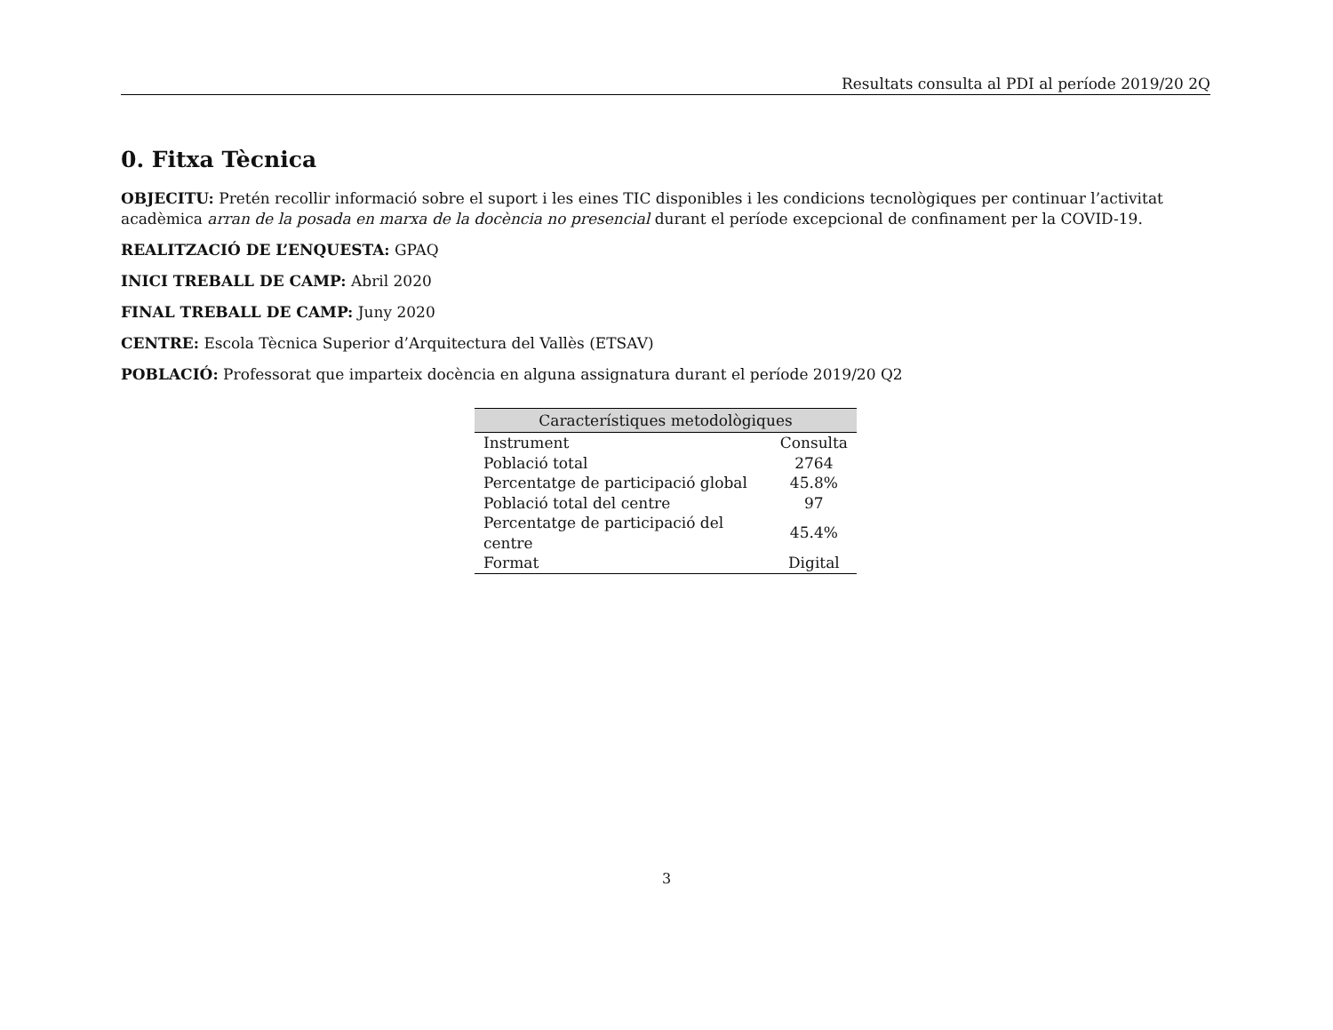Resultats consulta al PDI al període 2019/20 2Q
0. Fitxa Tècnica
OBJECITU: Pretén recollir informació sobre el suport i les eines TIC disponibles i les condicions tecnològiques per continuar l’activitat acadèmica arran de la posada en marxa de la docència no presencial durant el període excepcional de confinament per la COVID-19.
REALITZACIÓ DE L’ENQUESTA: GPAQ
INICI TREBALL DE CAMP: Abril 2020
FINAL TREBALL DE CAMP: Juny 2020
CENTRE: Escola Tècnica Superior d’Arquitectura del Vallès (ETSAV)
POBLACIÓ: Professorat que imparteix docència en alguna assignatura durant el període 2019/20 Q2
| Característiques metodològiques | |
| --- | --- |
| Instrument | Consulta |
| Població total | 2764 |
| Percentatge de participació global | 45.8% |
| Població total del centre | 97 |
| Percentatge de participació del centre | 45.4% |
| Format | Digital |
3